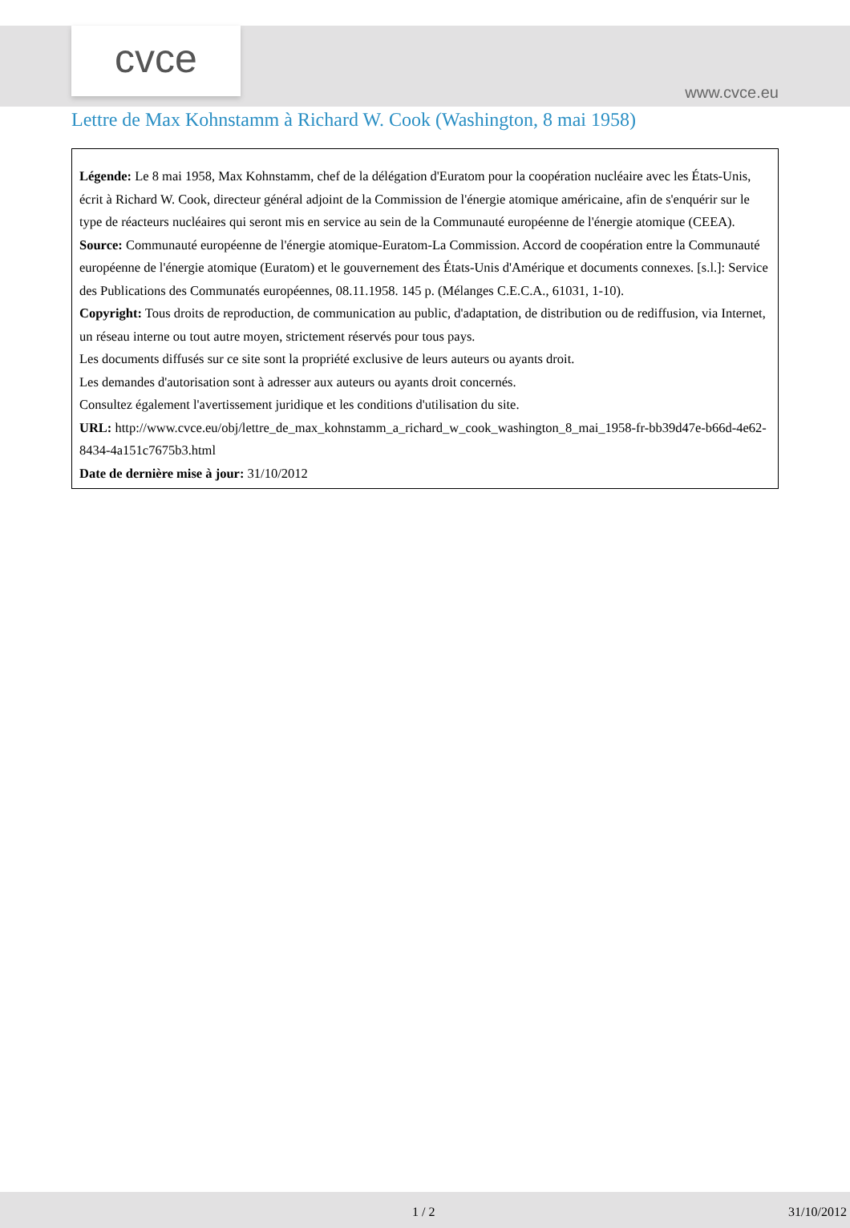cvce
www.cvce.eu
Lettre de Max Kohnstamm à Richard W. Cook (Washington, 8 mai 1958)
Légende: Le 8 mai 1958, Max Kohnstamm, chef de la délégation d'Euratom pour la coopération nucléaire avec les États-Unis, écrit à Richard W. Cook, directeur général adjoint de la Commission de l'énergie atomique américaine, afin de s'enquérir sur le type de réacteurs nucléaires qui seront mis en service au sein de la Communauté européenne de l'énergie atomique (CEEA).
Source: Communauté européenne de l'énergie atomique-Euratom-La Commission. Accord de coopération entre la Communauté européenne de l'énergie atomique (Euratom) et le gouvernement des États-Unis d'Amérique et documents connexes. [s.l.]: Service des Publications des Communatés européennes, 08.11.1958. 145 p. (Mélanges C.E.C.A., 61031, 1-10).
Copyright: Tous droits de reproduction, de communication au public, d'adaptation, de distribution ou de rediffusion, via Internet, un réseau interne ou tout autre moyen, strictement réservés pour tous pays.
Les documents diffusés sur ce site sont la propriété exclusive de leurs auteurs ou ayants droit.
Les demandes d'autorisation sont à adresser aux auteurs ou ayants droit concernés.
Consultez également l'avertissement juridique et les conditions d'utilisation du site.
URL: http://www.cvce.eu/obj/lettre_de_max_kohnstamm_a_richard_w_cook_washington_8_mai_1958-fr-bb39d47e-b66d-4e62-8434-4a151c7675b3.html
Date de dernière mise à jour: 31/10/2012
1 / 2 31/10/2012